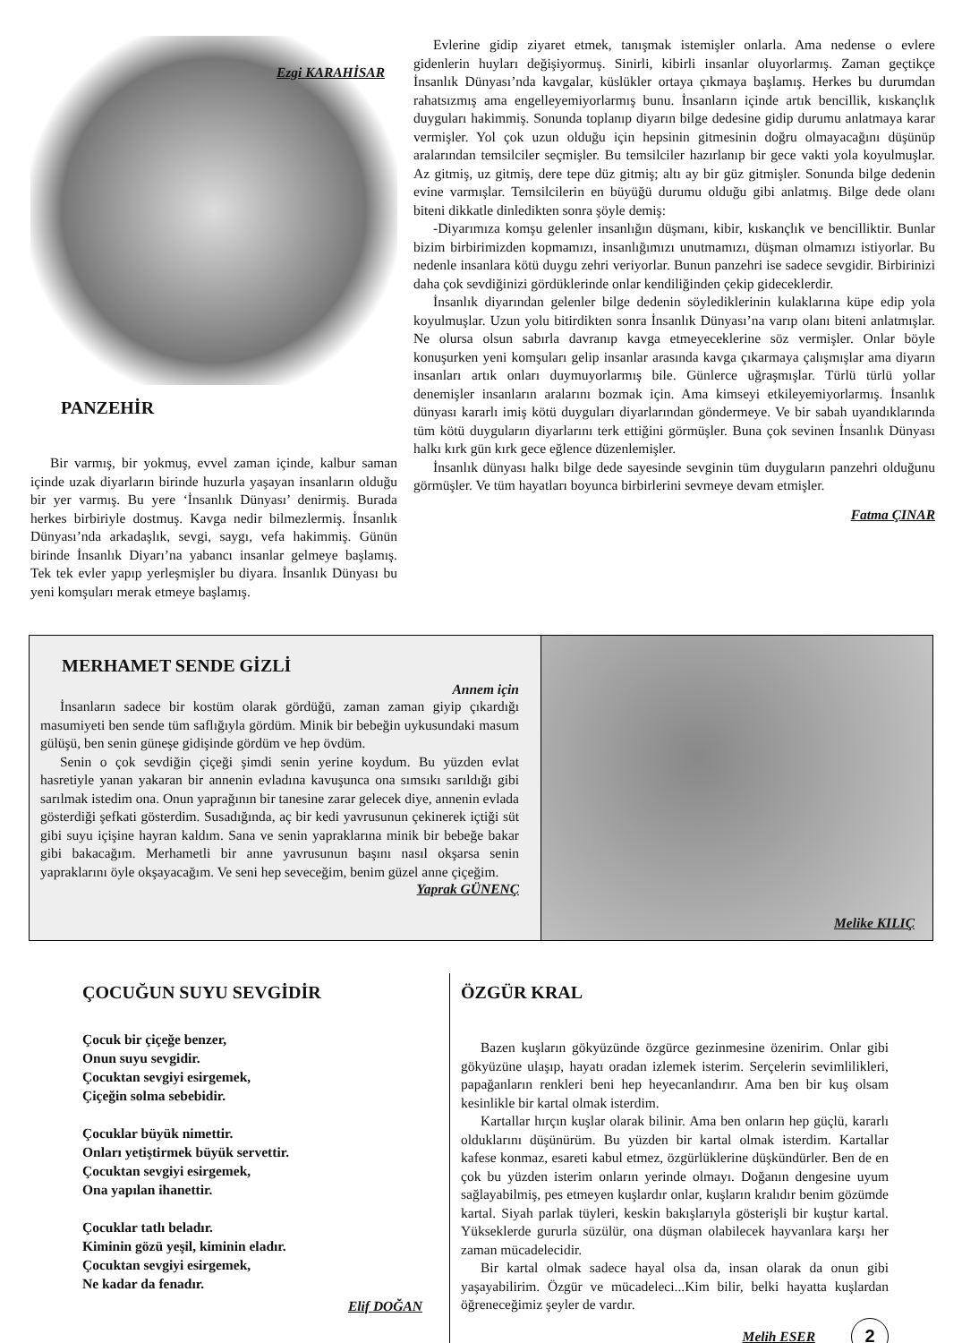Ezgi KARAHİSAR
PANZEHİR
Bir varmış, bir yokmuş, evvel zaman içinde, kalbur saman içinde uzak diyarların birinde huzurla yaşayan insanların olduğu bir yer varmış. Bu yere ‘İnsanlık Dünyası’ denirmiş. Burada herkes birbiriyle dostmuş. Kavga nedir bilmezlermiş. İnsanlık Dünyası’nda arkadaşlık, sevgi, saygı, vefa hakimmiş. Günün birinde İnsanlık Diyarı’na yabancı insanlar gelmeye başlamış. Tek tek evler yapıp yerleşmişler bu diyara. İnsanlık Dünyası bu yeni komşuları merak etmeye başlamış.
Evlerine gidip ziyaret etmek, tanışmak istemişler onlarla. Ama nedense o evlere gidenlerin huyları değişiyormuş. Sinirli, kibirli insanlar oluyorlarmış. Zaman geçtikçe İnsanlık Dünyası’nda kavgalar, küslükler ortaya çıkmaya başlamış. Herkes bu durumdan rahatsızmış ama engelleyemiyorlarmış bunu. İnsanların içinde artık bencillik, kıskançlık duyguları hakimmiş. Sonunda toplanıp diyarın bilge dedesine gidip durumu anlatmaya karar vermişler. Yol çok uzun olduğu için hepsinin gitmesinin doğru olmayacağını düşünüp aralarından temsilciler seçmişler. Bu temsilciler hazırlanıp bir gece vakti yola koyulmuşlar. Az gitmiş, uz gitmiş, dere tepe düz gitmiş; altı ay bir güz gitmişler. Sonunda bilge dedenin evine varmışlar. Temsilcilerin en büyüğü durumu olduğu gibi anlatmış. Bilge dede olanı biteni dikkatle dinledikten sonra şöyle demiş:
-Diyarımıza komşu gelenler insanlığın düşmanı, kibir, kıskançlık ve bencilliktir. Bunlar bizim birbirimizden kopmamızı, insanlığımızı unutmamızı, düşman olmamızı istiyorlar. Bu nedenle insanlara kötü duygu zehri veriyorlar. Bunun panzehri ise sadece sevgidir. Birbirinizi daha çok sevdiğinizi gördüklerinde onlar kendiliğinden çekip gideceklerdir.
İnsanlık diyarından gelenler bilge dedenin söylediklerinin kulaklarına küpe edip yola koyulmuşlar. Uzun yolu bitirdikten sonra İnsanlık Dünyası’na varıp olanı biteni anlatmışlar. Ne olursa olsun sabırla davranıp kavga etmeyeceklerine söz vermişler. Onlar böyle konuşurken yeni komşuları gelip insanlar arasında kavga çıkarmaya çalışmışlar ama diyarın insanları artık onları duymuyorlarmış bile. Günlerce uğraşmışlar. Türlü türlü yollar denemişler insanların aralarını bozmak için. Ama kimseyi etkileyemiyorlarmış. İnsanlık dünyası kararlı imiş kötü duyguları diyarlarından göndermeye. Ve bir sabah uyandıklarında tüm kötü duyguların diyarlarını terk ettiğini görmüşler. Buna çok sevinen İnsanlık Dünyası halkı kırk gün kırk gece eğlence düzenlemişler.
İnsanlık dünyası halkı bilge dede sayesinde sevginin tüm duyguların panzehri olduğunu görmüşler. Ve tüm hayatları boyunca birbirlerini sevmeye devam etmişler.
Fatma ÇINAR
MERHAMET SENDE GİZLİ
Annem için
İnsanların sadece bir kostüm olarak gördüğü, zaman zaman giyip çıkardığı masumiyeti ben sende tüm saflığıyla gördüm. Minik bir bebeğin uykusundaki masum gülüşü, ben senin güneşe gidişinde gördüm ve hep övdüm.
Senin o çok sevdiğin çiçeği şimdi senin yerine koydum. Bu yüzden evlat hasretiyle yanan yakaran bir annenin evladına kavuşunca ona sımsıkı sarıldığı gibi sarılmak istedim ona. Onun yaprağının bir tanesine zarar gelecek diye, annenin evlada gösterdiği şefkati gösterdim. Susadığında, aç bir kedi yavrusunun çekinerek içtiği süt gibi suyu içişine hayran kaldım. Sana ve senin yapraklarına minik bir bebeğe bakar gibi bakacağım. Merhametli bir anne yavrusunun başını nasıl okşarsa senin yapraklarını öyle okşayacağım. Ve seni hep seveceğim, benim güzel anne çiçeğim.
Yaprak GÜNENÇ
Melike KILIÇ
ÇOCUĞUN SUYU SEVGİDİR
Çocuk bir çiçeğe benzer,
Onun suyu sevgidir.
Çocuktan sevgiyi esirgemek,
Çiçeğin solma sebebidir.
Çocuklar büyük nimettir.
Onları yetiştirmek büyük servettir.
Çocuktan sevgiyi esirgemek,
Ona yapılan ihanettir.
Çocuklar tatlı beladır.
Kiminin gözü yeşil, kiminin eladır.
Çocuktan sevgiyi esirgemek,
Ne kadar da fenadır.
Elif DOĞAN
ÖZGÜR KRAL
Bazen kuşların gökyüzünde özgürce gezinmesine özenirim. Onlar gibi gökyüzüne ulaşıp, hayatı oradan izlemek isterim. Serçelerin sevimlilikleri, papağanların renkleri beni hep heyecanlandırır. Ama ben bir kuş olsam kesinlikle bir kartal olmak isterdim.
Kartallar hırçın kuşlar olarak bilinir. Ama ben onların hep güçlü, kararlı olduklarını düşünürüm. Bu yüzden bir kartal olmak isterdim. Kartallar kafese konmaz, esareti kabul etmez, özgürlüklerine düşkündürler. Ben de en çok bu yüzden isterim onların yerinde olmayı. Doğanın dengesine uyum sağlayabilmiş, pes etmeyen kuşlardır onlar, kuşların kralıdır benim gözümde kartal. Siyah parlak tüyleri, keskin bakışlarıyla gösterişli bir kuştur kartal. Yükseklerde gururla süzülür, ona düşman olabilecek hayvanlara karşı her zaman mücadelecidir.
Bir kartal olmak sadece hayal olsa da, insan olarak da onun gibi yaşayabilirim. Özgür ve mücadeleci...Kim bilir, belki hayatta kuşlardan öğreneceğimiz şeyler de vardır.
Melih ESER 2